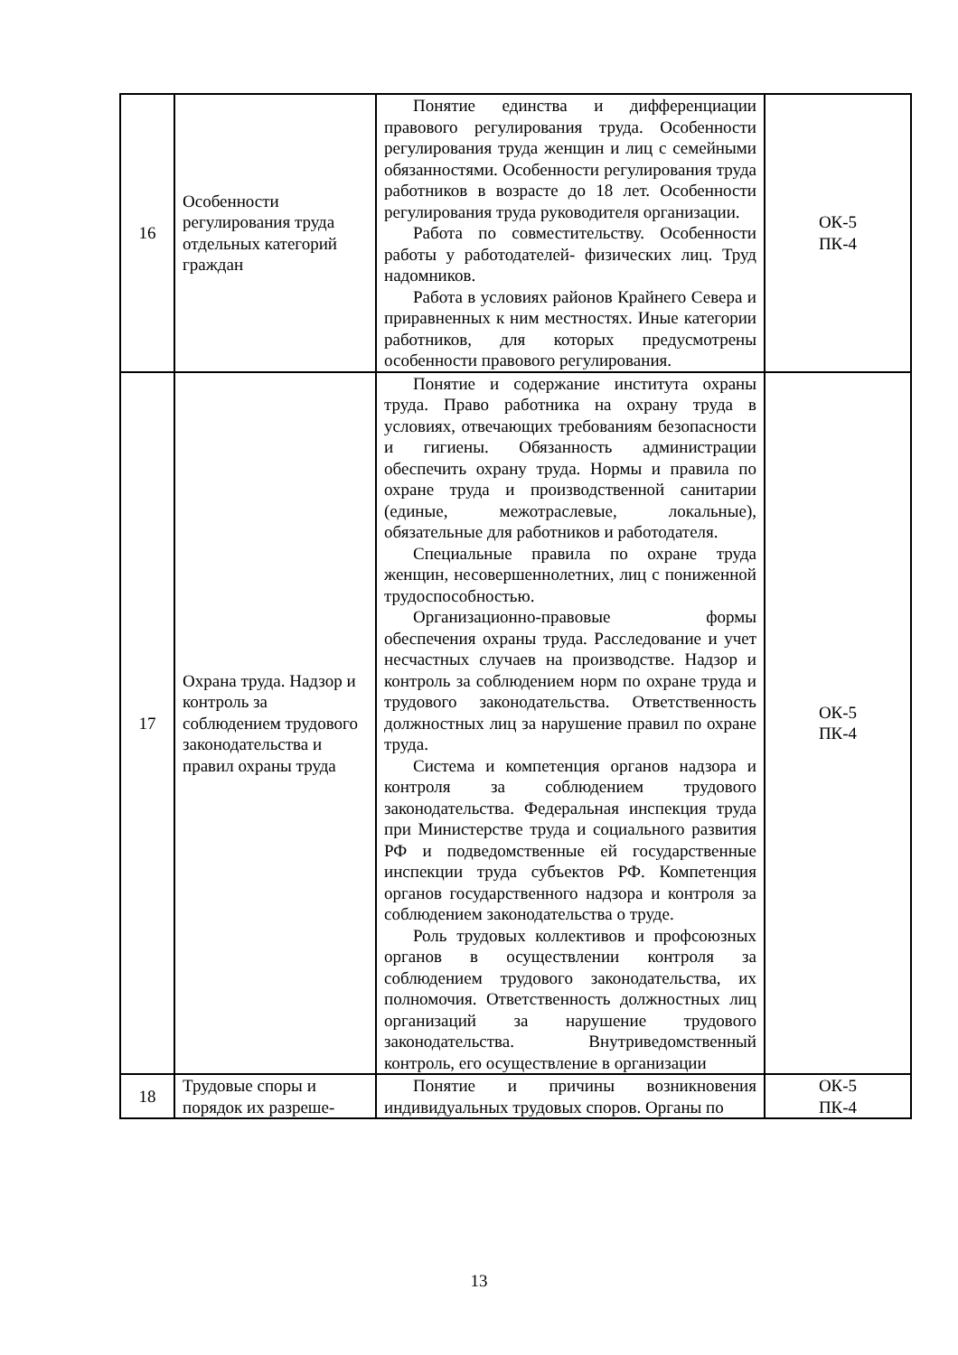| 16 | Особенности регулирования труда отдельных категорий граждан | Понятие единства и дифференциации правового регулирования труда. Особенности регулирования труда женщин и лиц с семейными обязанностями. Особенности регулирования труда работников в возрасте до 18 лет. Особенности регулирования труда руководителя организации. Работа по совместительству. Особенности работы у работодателей- физических лиц. Труд надомников. Работа в условиях районов Крайнего Севера и приравненных к ним местностях. Иные категории работников, для которых предусмотрены особенности правового регулирования. | ОК-5 ПК-4 |
| 17 | Охрана труда. Надзор и контроль за соблюдением трудового законодательства и правил охраны труда | Понятие и содержание института охраны труда. Право работника на охрану труда в условиях, отвечающих требованиям безопасности и гигиены. Обязанность администрации обеспечить охрану труда. Нормы и правила по охране труда и производственной санитарии (единые, межотраслевые, локальные), обязательные для работников и работодателя. Специальные правила по охране труда женщин, несовершеннолетних, лиц с пониженной трудоспособностью. Организационно-правовые формы обеспечения охраны труда. Расследование и учет несчастных случаев на производстве. Надзор и контроль за соблюдением норм по охране труда и трудового законодательства. Ответственность должностных лиц за нарушение правил по охране труда. Система и компетенция органов надзора и контроля за соблюдением трудового законодательства. Федеральная инспекция труда при Министерстве труда и социального развития РФ и подведомственные ей государственные инспекции труда субъектов РФ. Компетенция органов государственного надзора и контроля за соблюдением законодательства о труде. Роль трудовых коллективов и профсоюзных органов в осуществлении контроля за соблюдением трудового законодательства, их полномочия. Ответственность должностных лиц организаций за нарушение трудового законодательства. Внутриведомственный контроль, его осуществление в организации | ОК-5 ПК-4 |
| 18 | Трудовые споры и порядок их разреше- | Понятие и причины возникновения индивидуальных трудовых споров. Органы по | ОК-5 ПК-4 |
13